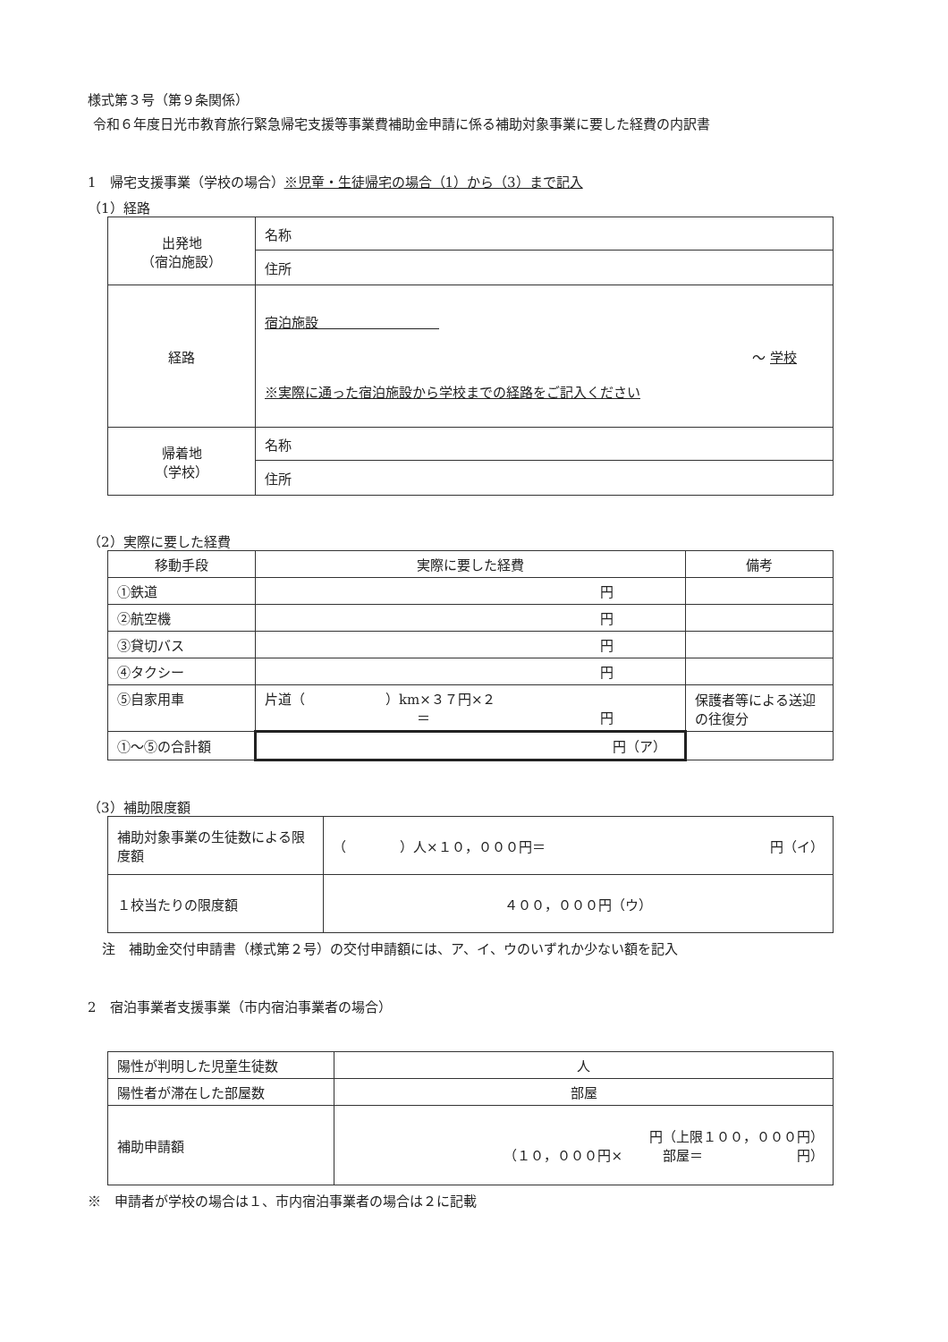様式第３号（第９条関係）
令和６年度日光市教育旅行緊急帰宅支援等事業費補助金申請に係る補助対象事業に要した経費の内訳書
1　帰宅支援事業（学校の場合）※児童・生徒帰宅の場合（1）から（3）まで記入
（1）経路
| 出発地 （宿泊施設） | 名称 |
| | 住所 |
| 経路 | 宿泊施設 ～ 学校 ※実際に通った宿泊施設から学校までの経路をご記入ください |
| 帰着地 （学校） | 名称 |
| | 住所 |
（2）実際に要した経費
| 移動手段 | 実際に要した経費 | 備考 |
| --- | --- | --- |
| ①鉄道 | 円 | |
| ②航空機 | 円 | |
| ③貸切バス | 円 | |
| ④タクシー | 円 | |
| ⑤自家用車 | 片道（ ）km×３７円×２ ＝ 円 | 保護者等による送迎の往復分 |
| ①～⑤の合計額 | 円（ア） | |
（3）補助限度額
| 補助対象事業の生徒数による限度額 | （ ）人×１０，０００円＝ 円（イ） |
| １校当たりの限度額 | ４００，０００円（ウ） |
注　補助金交付申請書（様式第２号）の交付申請額には、ア、イ、ウのいずれか少ない額を記入
2　宿泊事業者支援事業（市内宿泊事業者の場合）
| 陽性が判明した児童生徒数 | 人 |
| 陽性者が滞在した部屋数 | 部屋 |
| 補助申請額 | 円（上限１００，０００円） （１０，０００円× 部屋＝ 円） |
※　申請者が学校の場合は１、市内宿泊事業者の場合は２に記載